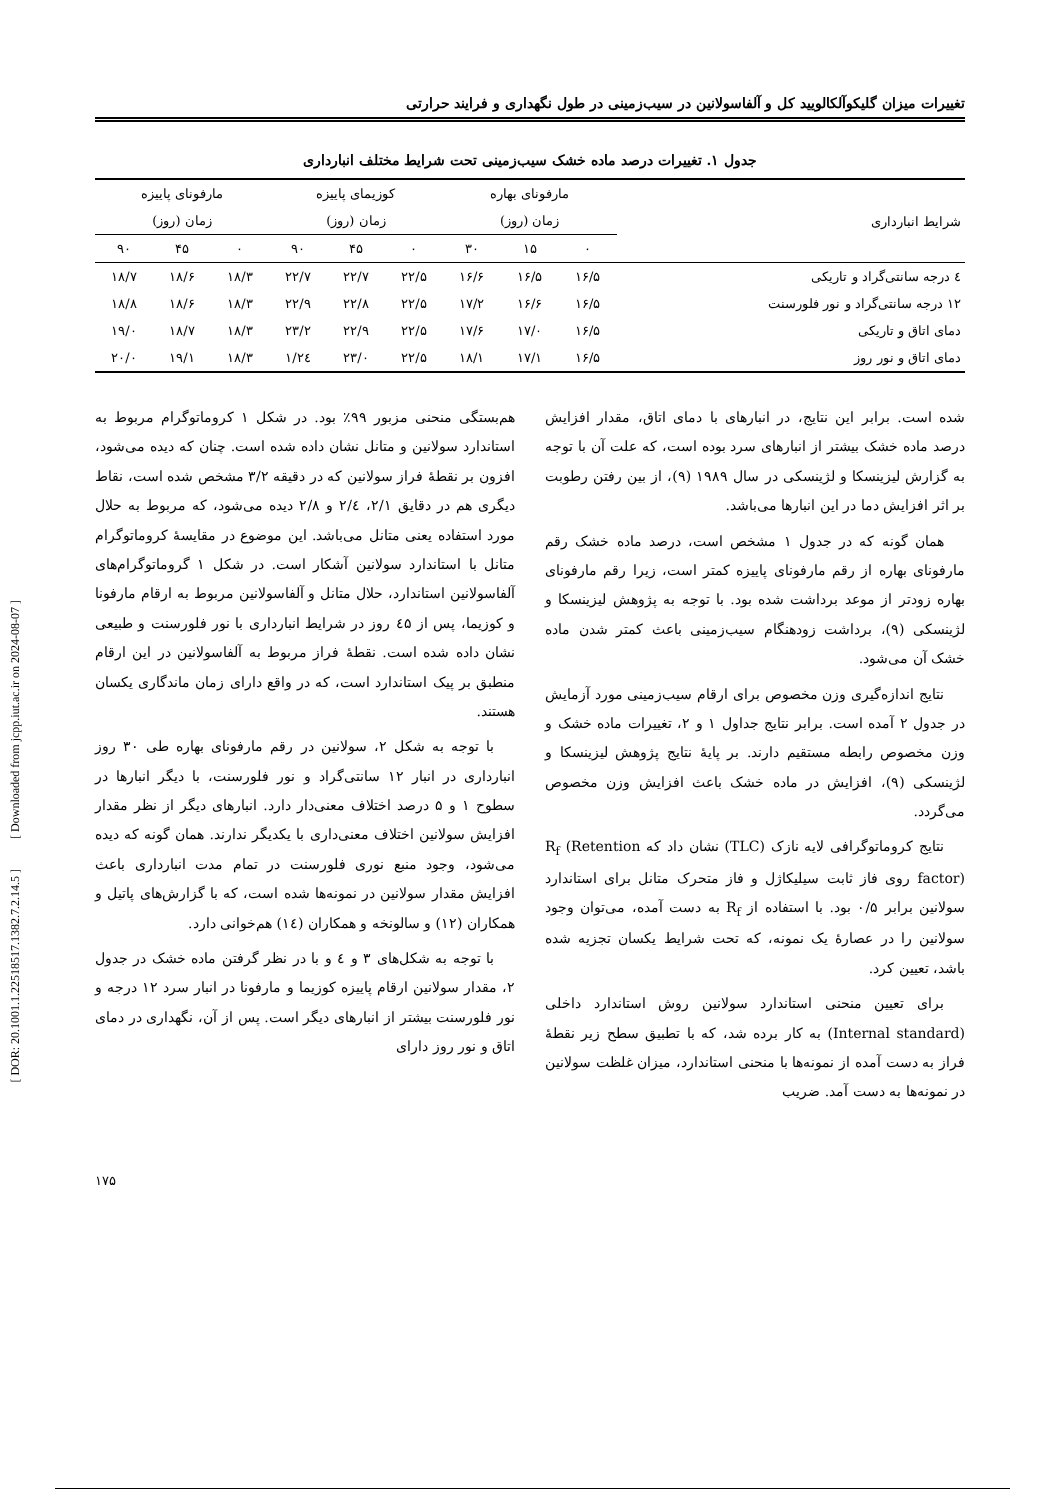[ DOR: 20.1001.1.22518517.1382.7.2.14.5 ] [ Downloaded from jcpp.iut.ac.ir on 2024-08-07 ]
تغییرات میزان گلیکوآلکالویید کل و آلفاسولانین در سیب‌زمینی در طول نگهداری و فرایند حرارتی
جدول ۱. تغییرات درصد ماده خشک سیب‌زمینی تحت شرایط مختلف انبارداری
| شرایط انبارداری | مارفونای بهاره | | | کوزیمای پاییزه | | | مارفونای پاییزه | | |
| --- | --- | --- | --- | --- | --- | --- | --- | --- | --- |
| | زمان (روز) | | | زمان (روز) | | | زمان (روز) | | |
| | ۰ | ۱۵ | ۳۰ | ۰ | ۴۵ | ۹۰ | ۰ | ۴۵ | ۹۰ |
| ٤ درجه سانتی‌گراد و تاریکی | ۱۶/۵ | ۱۶/۵ | ۱۶/۶ | ۲۲/۵ | ۲۲/۷ | ۲۲/۷ | ۱۸/۳ | ۱۸/۶ | ۱۸/۷ |
| ۱۲ درجه سانتی‌گراد و نور فلورسنت | ۱۶/۵ | ۱۶/۶ | ۱۷/۲ | ۲۲/۵ | ۲۲/۸ | ۲۲/۹ | ۱۸/۳ | ۱۸/۶ | ۱۸/۸ |
| دمای اتاق و تاریکی | ۱۶/۵ | ۱۷/۰ | ۱۷/۶ | ۲۲/۵ | ۲۲/۹ | ۲۳/۲ | ۱۸/۳ | ۱۸/۷ | ۱۹/۰ |
| دمای اتاق و نور روز | ۱۶/۵ | ۱۷/۱ | ۱۸/۱ | ۲۲/۵ | ۲۳/۰ | ۲٤/۱ | ۱۸/۳ | ۱۹/۱ | ۲۰/۰ |
شده است. برابر این نتایج، در انبارهای با دمای اتاق، مقدار افزایش درصد ماده خشک بیشتر از انبارهای سرد بوده است، که علت آن با توجه به گزارش لیزینسکا و لژینسکی در سال ۱۹۸۹ (۹)، از بین رفتن رطوبت بر اثر افزایش دما در این انبارها می‌باشد.
همان گونه که در جدول ۱ مشخص است، درصد ماده خشک رقم مارفونای بهاره از رقم مارفونای پاییزه کمتر است، زیرا رقم مارفونای بهاره زودتر از موعد برداشت شده بود. با توجه به پژوهش لیزینسکا و لژینسکی (۹)، برداشت زودهنگام سیب‌زمینی باعث کمتر شدن ماده خشک آن می‌شود.
نتایج اندازه‌گیری وزن مخصوص برای ارقام سیب‌زمینی مورد آزمایش در جدول ۲ آمده است. برابر نتایج جداول ۱ و ۲، تغییرات ماده خشک و وزن مخصوص رابطه مستقیم دارند. بر پایهٔ نتایج پژوهش لیزینسکا و لژینسکی (۹)، افزایش در ماده خشک باعث افزایش وزن مخصوص می‌گردد.
نتایج کروماتوگرافی لایه نازک (TLC) نشان داد که R<sub>f</sub> (Retention factor) روی فاز ثابت سیلیکاژل و فاز متحرک متانل برای استاندارد سولانین برابر ۰/۵ بود. با استفاده از R<sub>f</sub> به دست آمده، می‌توان وجود سولانین را در عصارهٔ یک نمونه، که تحت شرایط یکسان تجزیه شده باشد، تعیین کرد.
برای تعیین منحنی استاندارد سولانین روش استاندارد داخلی (Internal standard) به کار برده شد، که با تطبیق سطح زیر نقطهٔ فراز به دست آمده از نمونه‌ها با منحنی استاندارد، میزان غلظت سولانین در نمونه‌ها به دست آمد. ضریب
هم‌بستگی منحنی مزبور ۹۹٪ بود. در شکل ۱ کروماتوگرام مربوط به استاندارد سولانین و متانل نشان داده شده است. چنان که دیده می‌شود، افزون بر نقطهٔ فراز سولانین که در دقیقه ۳/۲ مشخص شده است، نقاط دیگری هم در دقایق ۲/۱، ۲/٤ و ۲/۸ دیده می‌شود، که مربوط به حلال مورد استفاده یعنی متانل می‌باشد. این موضوع در مقایسهٔ کروماتوگرام متانل با استاندارد سولانین آشکار است. در شکل ۱ گروماتوگرام‌های آلفاسولانین استاندارد، حلال متانل و آلفاسولانین مربوط به ارقام مارفونا و کوزیما، پس از ٤۵ روز در شرایط انبارداری با نور فلورسنت و طبیعی نشان داده شده است. نقطهٔ فراز مربوط به آلفاسولانین در این ارقام منطبق بر پیک استاندارد است، که در واقع دارای زمان ماندگاری یکسان هستند.
با توجه به شکل ۲، سولانین در رقم مارفونای بهاره طی ۳۰ روز انبارداری در انبار ۱۲ سانتی‌گراد و نور فلورسنت، با دیگر انبارها در سطوح ۱ و ۵ درصد اختلاف معنی‌دار دارد. انبارهای دیگر از نظر مقدار افزایش سولانین اختلاف معنی‌داری با یکدیگر ندارند. همان گونه که دیده می‌شود، وجود منبع نوری فلورسنت در تمام مدت انبارداری باعث افزایش مقدار سولانین در نمونه‌ها شده است، که با گزارش‌های پاتیل و همکاران (۱۲) و سالونخه و همکاران (۱٤) هم‌خوانی دارد.
با توجه به شکل‌های ۳ و ٤ و با در نظر گرفتن ماده خشک در جدول ۲، مقدار سولانین ارقام پاییزه کوزیما و مارفونا در انبار سرد ۱۲ درجه و نور فلورسنت بیشتر از انبارهای دیگر است. پس از آن، نگهداری در دمای اتاق و نور روز دارای
۱۷۵